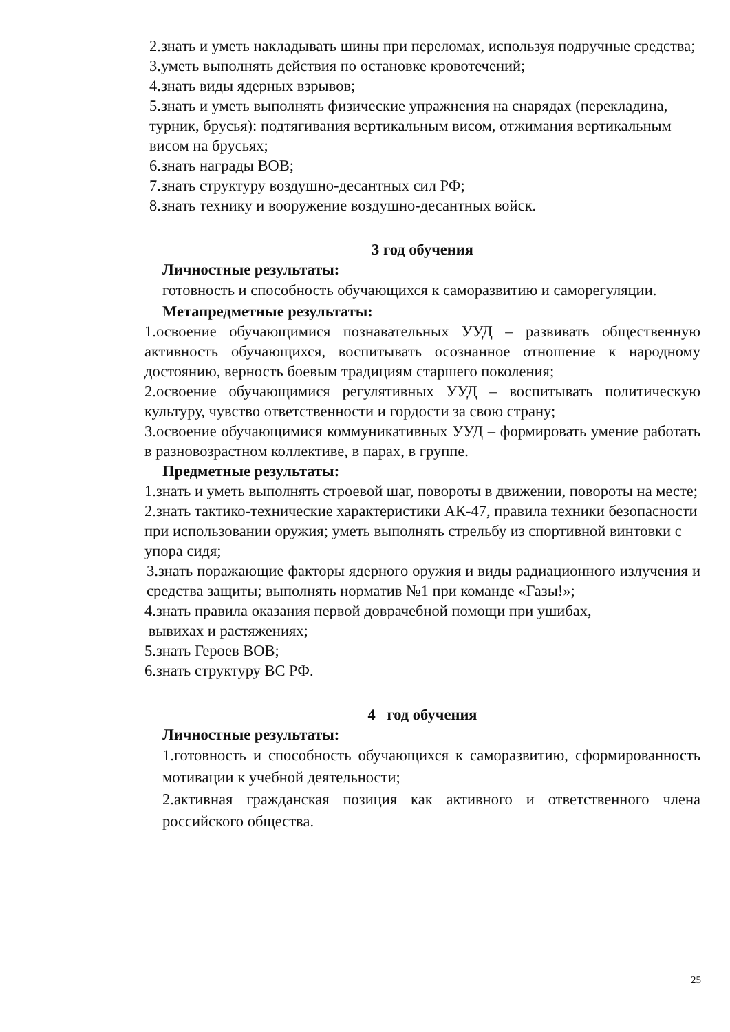2.знать и уметь накладывать шины при переломах, используя подручные средства;
3.уметь выполнять действия по остановке кровотечений;
4.знать виды ядерных взрывов;
5.знать и уметь выполнять физические упражнения на снарядах (перекладина, турник, брусья): подтягивания вертикальным висом, отжимания вертикальным висом на брусьях;
6.знать награды ВОВ;
7.знать структуру воздушно-десантных сил РФ;
8.знать технику и вооружение воздушно-десантных войск.
3 год обучения
Личностные результаты:
готовность и способность обучающихся к саморазвитию и саморегуляции.
Метапредметные результаты:
1.освоение обучающимися познавательных УУД – развивать общественную активность обучающихся, воспитывать осознанное отношение к народному достоянию, верность боевым традициям старшего поколения;
2.освоение обучающимися регулятивных УУД – воспитывать политическую культуру, чувство ответственности и гордости за свою страну;
3.освоение обучающимися коммуникативных УУД – формировать умение работать в разновозрастном коллективе, в парах, в группе.
Предметные результаты:
1.знать и уметь выполнять строевой шаг, повороты в движении, повороты на месте;
2.знать тактико-технические характеристики АК-47, правила техники безопасности при использовании оружия; уметь выполнять стрельбу из спортивной винтовки с упора сидя;
3.знать поражающие факторы ядерного оружия и виды радиационного излучения и средства защиты; выполнять норматив №1 при команде «Газы!»;
4.знать правила оказания первой доврачебной помощи при ушибах,
вывихах и растяжениях;
5.знать Героев ВОВ;
6.знать структуру ВС РФ.
4 год обучения
Личностные результаты:
1.готовность и способность обучающихся к саморазвитию, сформированность мотивации к учебной деятельности;
2.активная гражданская позиция как активного и ответственного члена российского общества.
25